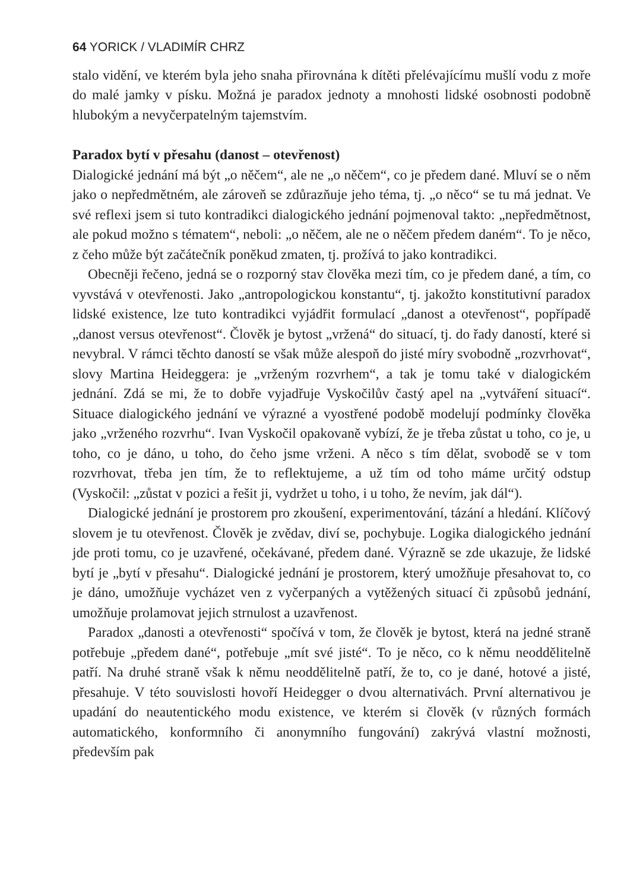64 YORICK / VLADIMÍR CHRZ
stalo vidění, ve kterém byla jeho snaha přirovnána k dítěti přelévajícímu mušlí vodu z moře do malé jamky v písku. Možná je paradox jednoty a mnohosti lidské osobnosti podobně hlubokým a nevyčerpatelným tajemstvím.
Paradox bytí v přesahu (danost – otevřenost)
Dialogické jednání má být „o něčem“, ale ne „o něčem“, co je předem dané. Mluví se o něm jako o nepředmětném, ale zároveň se zdůrazňuje jeho téma, tj. „o něco“ se tu má jednat. Ve své reflexi jsem si tuto kontradikci dialogického jednání pojmenoval takto: „nepředmětnost, ale pokud možno s tématem“, neboli: „o něčem, ale ne o něčem předem daném“. To je něco, z čeho může být začátečník poněkud zmaten, tj. prožívá to jako kontradikci.
Obecněji řečeno, jedná se o rozporný stav člověka mezi tím, co je předem dané, a tím, co vyvstává v otevřenosti. Jako „antropologickou konstantu“, tj. jakožto konstitutivní paradox lidské existence, lze tuto kontradikci vyjádřit formulací „danost a otevřenost“, popřípadě „danost versus otevřenost“. Člověk je bytost „vržená“ do situací, tj. do řady daností, které si nevybral. V rámci těchto daností se však může alespoň do jisté míry svobodně „rozvrhovat“, slovy Martina Heideggera: je „vrženým rozvrhem“, a tak je tomu také v dialogickém jednání. Zdá se mi, že to dobře vyjadřuje Vyskočilův častý apel na „vytváření situací“. Situace dialogického jednání ve výrazné a vyostřené podobě modelují podmínky člověka jako „vrženého rozvrhu“. Ivan Vyskočil opakovaně vybízí, že je třeba zůstat u toho, co je, u toho, co je dáno, u toho, do čeho jsme vrženi. A něco s tím dělat, svobodě se v tom rozvrhovat, třeba jen tím, že to reflektujeme, a už tím od toho máme určitý odstup (Vyskočil: „zůstat v pozici a řešit ji, vydržet u toho, i u toho, že nevím, jak dál“).
Dialogické jednání je prostorem pro zkoušení, experimentování, tázání a hledání. Klíčový slovem je tu otevřenost. Člověk je zvědav, diví se, pochybuje. Logika dialogického jednání jde proti tomu, co je uzavřené, očekávané, předem dané. Výrazně se zde ukazuje, že lidské bytí je „bytí v přesahu“. Dialogické jednání je prostorem, který umožňuje přesahovat to, co je dáno, umožňuje vycházet ven z vyčerpaných a vytěžených situací či způsobů jednání, umožňuje prolamovat jejich strnulost a uzavřenost.
Paradox „danosti a otevřenosti“ spočívá v tom, že člověk je bytost, která na jedné straně potřebuje „předem dané“, potřebuje „mít své jisté“. To je něco, co k němu neoddělitelně patří. Na druhé straně však k němu neoddělitelně patří, že to, co je dané, hotové a jisté, přesahuje. V této souvislosti hovoří Heidegger o dvou alternativách. První alternativou je upadání do neautentického modu existence, ve kterém si člověk (v různých formách automatického, konformního či anonymního fungování) zakrývá vlastní možnosti, především pak